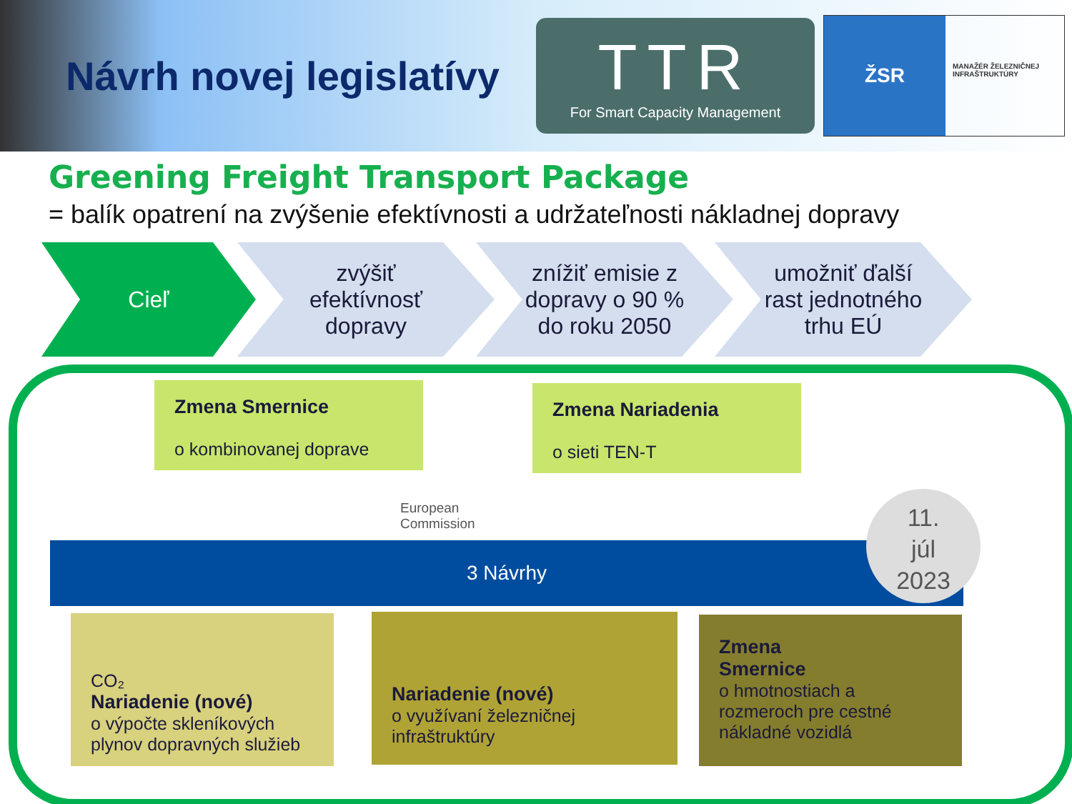Návrh novej legislatívy
TTR
For Smart Capacity Management
ŽSR
MANAŽÉR ŽELEZNIČNEJ INFRAŠTRUKTÚRY
Greening Freight Transport Package
= balík opatrení na zvýšenie efektívnosti a udržateľnosti nákladnej dopravy
Cieľ zvýšiť
efektívnosť
dopravy
znížiť emisie z
dopravy o 90 %
do roku 2050
umožniť ďalší
rast jednotného
trhu EÚ
Zmena Smernice
o kombinovanej doprave
Zmena Nariadenia
o sieti TEN-T
European
Commission
3 Návrhy
11.
júl
2023
CO₂
Nariadenie (nové)
o výpočte skleníkových plynov dopravných služieb
Nariadenie (nové)
o využívaní železničnej infraštruktúry
Zmena
Smernice
o hmotnostiach a rozmeroch pre cestné nákladné vozidlá